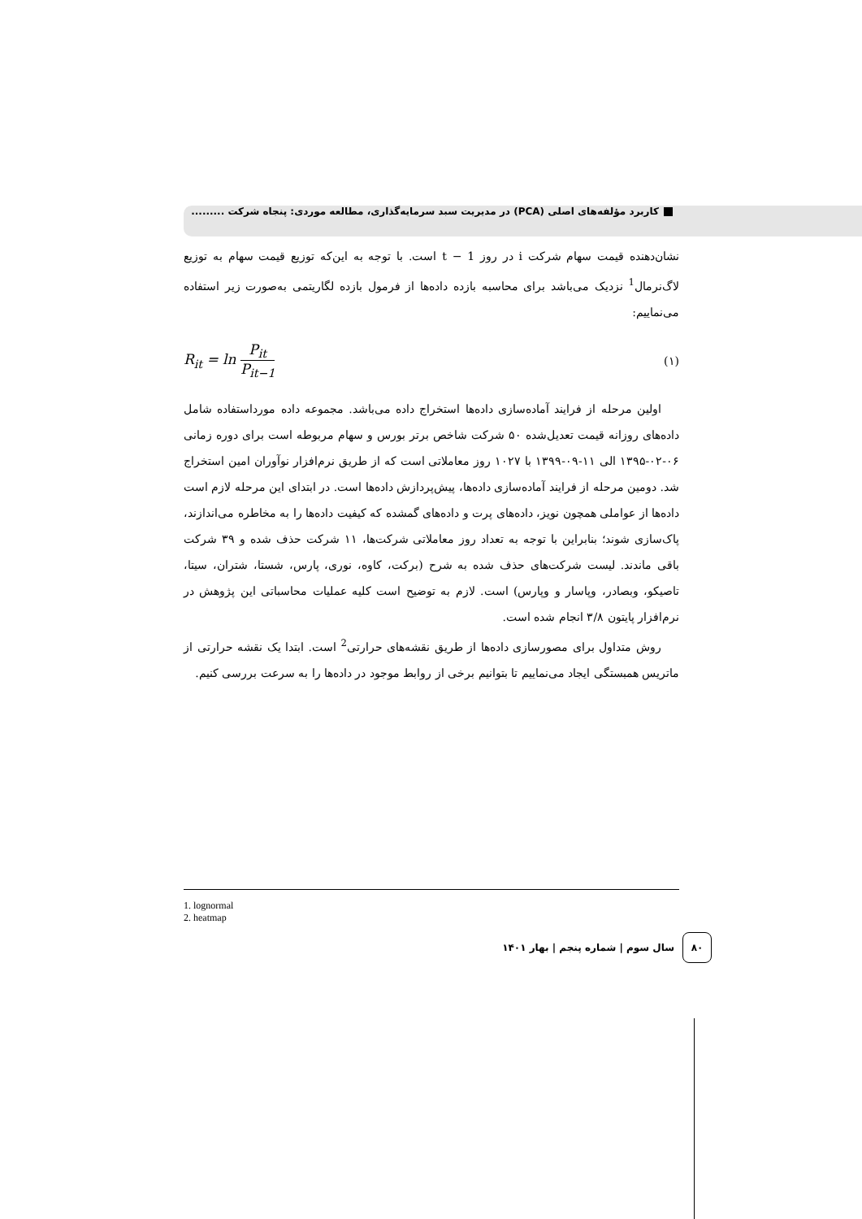کاربرد مؤلفه‌های اصلی (PCA) در مدیریت سبد سرمایه‌گذاری، مطالعه موردی: پنجاه شرکت .........
نشان‌دهنده قیمت سهام شرکت i در روز t − 1 است. با توجه به این‌که توزیع قیمت سهام به توزیع لاگ‌نرمال<sup>1</sup> نزدیک می‌باشد برای محاسبه بازده داده‌ها از فرمول بازده لگاریتمی به‌صورت زیر استفاده می‌نماییم:
R<sub>it</sub> = ln P<sub>it</sub> P<sub>it−1</sub> (۱)
اولین مرحله از فرایند آماده‌سازی داده‌ها استخراج داده می‌باشد. مجموعه داده مورداستفاده شامل داده‌های روزانه قیمت تعدیل‌شده ۵۰ شرکت شاخص برتر بورس و سهام مربوطه است برای دوره زمانی ۰۶-۰۲-۱۳۹۵ الی ۱۱-۰۹-۱۳۹۹ با ۱۰۲۷ روز معاملاتی است که از طریق نرم‌افزار نوآوران امین استخراج شد. دومین مرحله از فرایند آماده‌سازی داده‌ها، پیش‌پردازش داده‌ها است. در ابتدای این مرحله لازم است داده‌ها از عواملی همچون نویز، داده‌های پرت و داده‌های گمشده که کیفیت داده‌ها را به مخاطره می‌اندازند، پاک‌سازی شوند؛ بنابراین با توجه به تعداد روز معاملاتی شرکت‌ها، ۱۱ شرکت حذف شده و ۳۹ شرکت باقی ماندند. لیست شرکت‌های حذف شده به شرح (برکت، کاوه، نوری، پارس، شستا، شتران، سیتا، تاصیکو، وبصادر، وپاسار و وپارس) است. لازم به توضیح است کلیه عملیات محاسباتی این پژوهش در نرم‌افزار پایتون ۳/۸ انجام شده است.
روش متداول برای مصورسازی داده‌ها از طریق نقشه‌های حرارتی<sup>2</sup> است. ابتدا یک نقشه حرارتی از ماتریس همبستگی ایجاد می‌نماییم تا بتوانیم برخی از روابط موجود در داده‌ها را به سرعت بررسی کنیم.
1. lognormal
2. heatmap
۸۰
سال سوم | شماره پنجم | بهار ۱۴۰۱